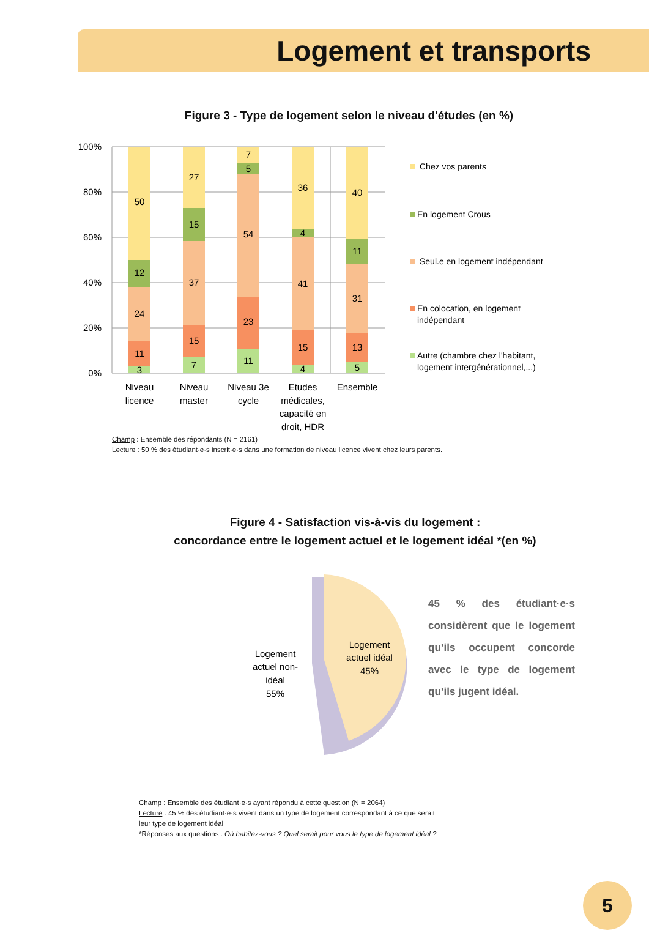Logement et transports
Figure 3 - Type de logement selon le niveau d'études (en %)
100%
80%
60%
40%
20%
0%
50
12
24
11
3
27
15
37
15
7
7
5
54
23
11
36
4
41
15
4
40
11
31
13
5
Niveau
licence
Niveau
master
Niveau 3e
cycle
Etudes
médicales,
capacité en
droit, HDR
Ensemble
Chez vos parents
En logement Crous
Seul.e en logement indépendant
En colocation, en logement
indépendant
Autre (chambre chez l'habitant,
logement intergénérationnel,...)
Champ : Ensemble des répondants (N = 2161)
Lecture : 50 % des étudiant·e·s inscrit·e·s dans une formation de niveau licence vivent chez leurs parents.
Figure 4 - Satisfaction vis-à-vis du logement :
concordance entre le logement actuel et le logement idéal *(en %)
Logement
actuel non-
idéal
55%
Logement
actuel idéal
45%
45 % des étudiant·e·s considèrent que le logement qu’ils occupent concorde avec le type de logement qu’ils jugent idéal.
Champ : Ensemble des étudiant·e·s ayant répondu à cette question (N = 2064)
Lecture : 45 % des étudiant·e·s vivent dans un type de logement correspondant à ce que serait leur type de logement idéal
*Réponses aux questions : Où habitez-vous ? Quel serait pour vous le type de logement idéal ?
5